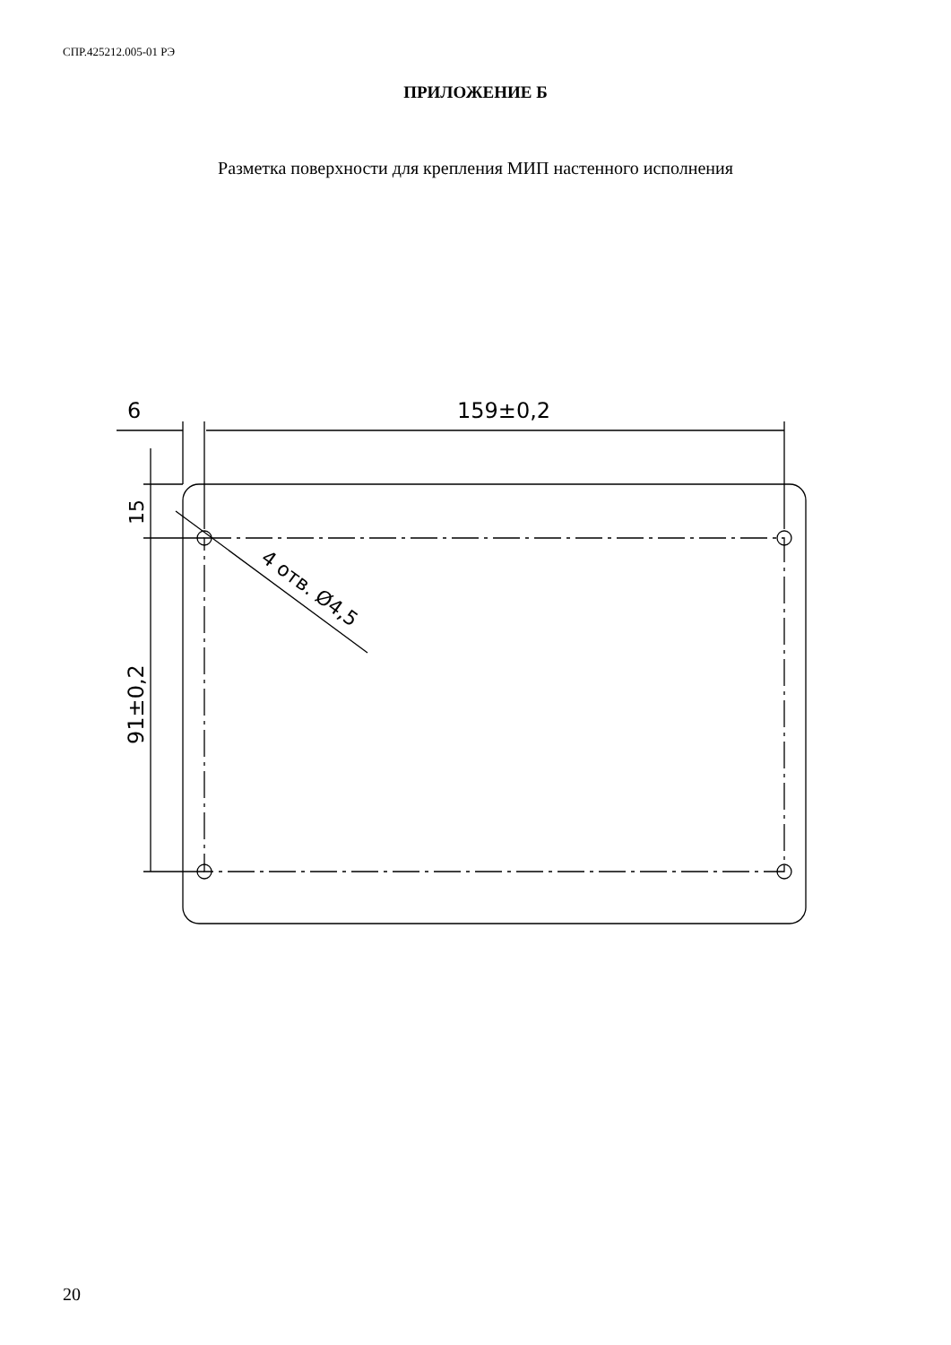СПР.425212.005-01 РЭ
ПРИЛОЖЕНИЕ Б
Разметка поверхности для крепления МИП настенного исполнения
6
159±0,2
15
91±0,2
4 отв. Ø4,5
20